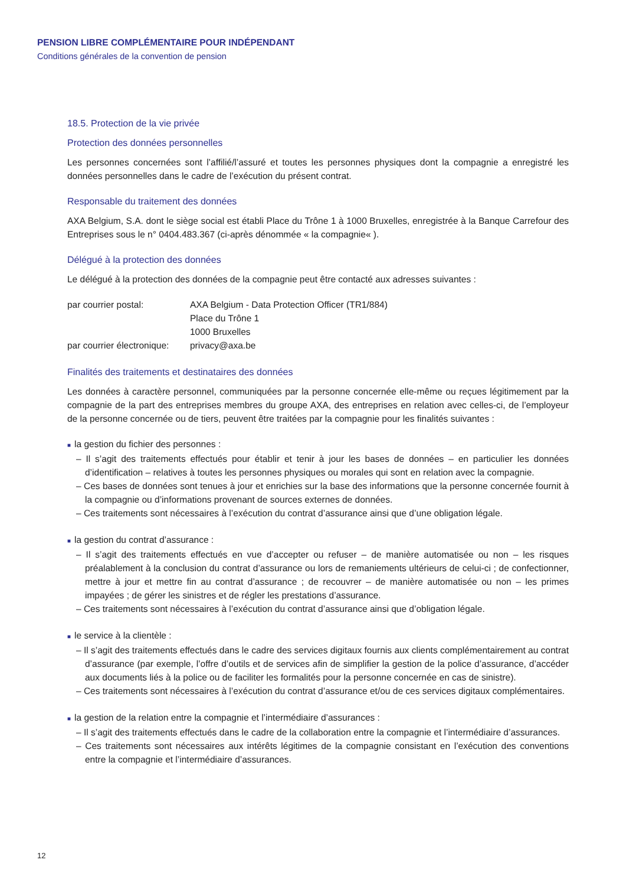PENSION LIBRE COMPLÉMENTAIRE POUR INDÉPENDANT
Conditions générales de la convention de pension
18.5. Protection de la vie privée
Protection des données personnelles
Les personnes concernées sont l’affilié/l’assuré et toutes les personnes physiques dont la compagnie a enregistré les données personnelles dans le cadre de l’exécution du présent contrat.
Responsable du traitement des données
AXA Belgium, S.A. dont le siège social est établi Place du Trône 1 à 1000 Bruxelles, enregistrée à la Banque Carrefour des Entreprises sous le n° 0404.483.367 (ci-après dénommée « la compagnie« ).
Délégué à la protection des données
Le délégué à la protection des données de la compagnie peut être contacté aux adresses suivantes :
| par courrier postal: | AXA Belgium - Data Protection Officer (TR1/884) Place du Trône 1 1000 Bruxelles |
| par courrier électronique: | privacy@axa.be |
Finalités des traitements et destinataires des données
Les données à caractère personnel, communiquées par la personne concernée elle-même ou reçues légitimement par la compagnie de la part des entreprises membres du groupe AXA, des entreprises en relation avec celles-ci, de l’employeur de la personne concernée ou de tiers, peuvent être traitées par la compagnie pour les finalités suivantes :
■ la gestion du fichier des personnes :
– Il s’agit des traitements effectués pour établir et tenir à jour les bases de données – en particulier les données d’identification – relatives à toutes les personnes physiques ou morales qui sont en relation avec la compagnie.
– Ces bases de données sont tenues à jour et enrichies sur la base des informations que la personne concernée fournit à la compagnie ou d’informations provenant de sources externes de données.
– Ces traitements sont nécessaires à l’exécution du contrat d’assurance ainsi que d’une obligation légale.
■ la gestion du contrat d’assurance :
– Il s’agit des traitements effectués en vue d’accepter ou refuser – de manière automatisée ou non – les risques préalablement à la conclusion du contrat d’assurance ou lors de remaniements ultérieurs de celui-ci ; de confectionner, mettre à jour et mettre fin au contrat d’assurance ; de recouvrer – de manière automatisée ou non – les primes impayées ; de gérer les sinistres et de régler les prestations d’assurance.
– Ces traitements sont nécessaires à l’exécution du contrat d’assurance ainsi que d’obligation légale.
■ le service à la clientèle :
– Il s’agit des traitements effectués dans le cadre des services digitaux fournis aux clients complémentairement au contrat d’assurance (par exemple, l’offre d’outils et de services afin de simplifier la gestion de la police d’assurance, d’accéder aux documents liés à la police ou de faciliter les formalités pour la personne concernée en cas de sinistre).
– Ces traitements sont nécessaires à l’exécution du contrat d’assurance et/ou de ces services digitaux complémentaires.
■ la gestion de la relation entre la compagnie et l’intermédiaire d’assurances :
– Il s’agit des traitements effectués dans le cadre de la collaboration entre la compagnie et l’intermédiaire d’assurances.
– Ces traitements sont nécessaires aux intérêts légitimes de la compagnie consistant en l’exécution des conventions entre la compagnie et l’intermédiaire d’assurances.
12